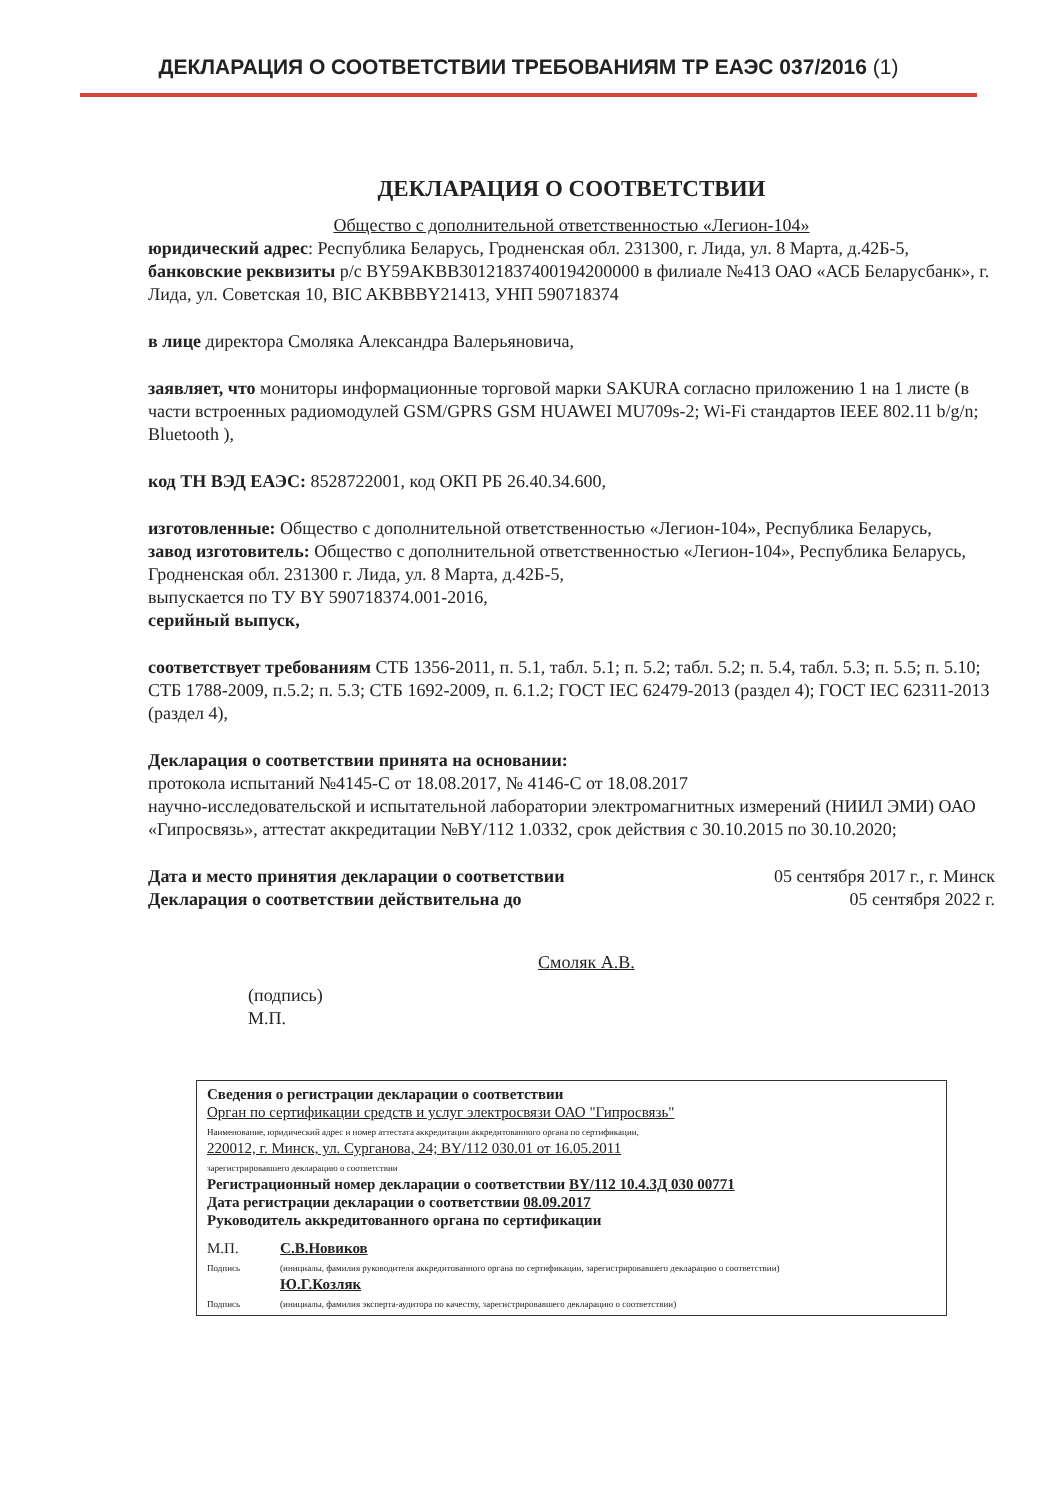ДЕКЛАРАЦИЯ О СООТВЕТСТВИИ ТРЕБОВАНИЯМ ТР ЕАЭС 037/2016 (1)
ДЕКЛАРАЦИЯ О СООТВЕТСТВИИ
Общество с дополнительной ответственностью «Легион-104»
юридический адрес: Республика Беларусь, Гродненская обл. 231300, г. Лида, ул. 8 Марта, д.42Б-5,
банковские реквизиты р/с BY59AKBB30121837400194200000 в филиале №413 ОАО «АСБ Беларусбанк», г. Лида, ул. Советская 10, BIC AKBBBY21413, УНП 590718374
в лице директора Смоляка Александра Валерьяновича,
заявляет, что мониторы информационные торговой марки SAKURA согласно приложению 1 на 1 листе (в части встроенных радиомодулей GSM/GPRS GSM HUAWEI MU709s-2; Wi-Fi стандартов IEEE 802.11 b/g/n; Bluetooth ),
код ТН ВЭД ЕАЭС: 8528722001, код ОКП РБ 26.40.34.600,
изготовленные: Общество с дополнительной ответственностью «Легион-104», Республика Беларусь,
завод изготовитель: Общество с дополнительной ответственностью «Легион-104», Республика Беларусь, Гродненская обл. 231300 г. Лида, ул. 8 Марта, д.42Б-5,
выпускается по ТУ BY 590718374.001-2016,
серийный выпуск,
соответствует требованиям СТБ 1356-2011, п. 5.1, табл. 5.1; п. 5.2; табл. 5.2; п. 5.4, табл. 5.3; п. 5.5; п. 5.10; СТБ 1788-2009, п.5.2; п. 5.3; СТБ 1692-2009, п. 6.1.2; ГОСТ IEC 62479-2013 (раздел 4); ГОСТ IEC 62311-2013 (раздел 4),
Декларация о соответствии принята на основании:
протокола испытаний №4145-С от 18.08.2017, № 4146-С от 18.08.2017
научно-исследовательской и испытательной лаборатории электромагнитных измерений (НИИЛ ЭМИ) ОАО «Гипросвязь», аттестат аккредитации №BY/112 1.0332, срок действия с 30.10.2015 по 30.10.2020;
Дата и место принятия декларации о соответствии 05 сентября 2017 г., г. Минск
Декларация о соответствии действительна до 05 сентября 2022 г.
Смоляк А.В.
(подпись)
М.П.
Сведения о регистрации декларации о соответствии
Орган по сертификации средств и услуг электросвязи ОАО "Гипросвязь"
Наименование, юридический адрес и номер аттестата аккредитации аккредитованного органа по сертификации,
220012, г. Минск, ул. Сурганова, 24; BY/112 030.01 от 16.05.2011
зарегистрировавшего декларацию о соответствии
Регистрационный номер декларации о соответствии BY/112 10.4.3Д 030 00771
Дата регистрации декларации о соответствии 08.09.2017
Руководитель аккредитованного органа по сертификации
М.П.
Подпись
Подпись
С.В.Новиков
(инициалы, фамилия руководителя аккредитованного органа по сертификации, зарегистрировавшего декларацию о соответствии)
Ю.Г.Козляк
(инициалы, фамилия эксперта-аудитора по качеству, зарегистрировавшего декларацию о соответствии)